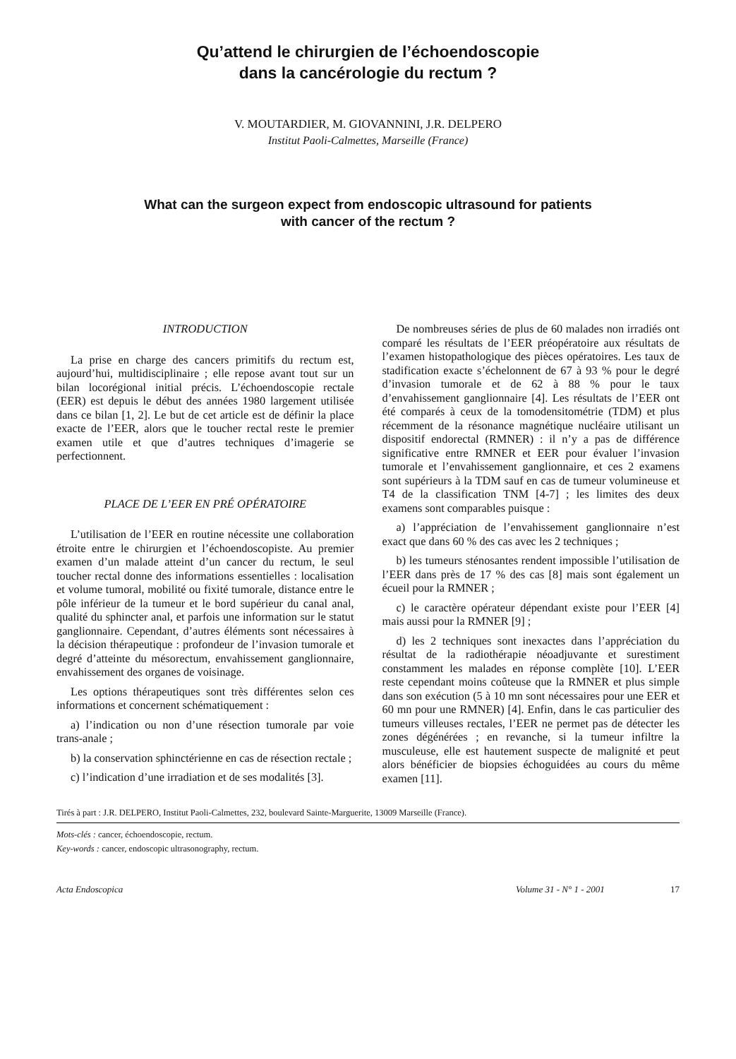Qu’attend le chirurgien de l’échoendoscopie
dans la cancérologie du rectum ?
V. MOUTARDIER, M. GIOVANNINI, J.R. DELPERO
Institut Paoli-Calmettes, Marseille (France)
What can the surgeon expect from endoscopic ultrasound for patients
with cancer of the rectum ?
INTRODUCTION
La prise en charge des cancers primitifs du rectum est, aujourd’hui, multidisciplinaire ; elle repose avant tout sur un bilan locorégional initial précis. L’échoendoscopie rectale (EER) est depuis le début des années 1980 largement utilisée dans ce bilan [1, 2]. Le but de cet article est de définir la place exacte de l’EER, alors que le toucher rectal reste le premier examen utile et que d’autres techniques d’imagerie se perfectionnent.
PLACE DE L’EER EN PRÉ OPÉRATOIRE
L’utilisation de l’EER en routine nécessite une collaboration étroite entre le chirurgien et l’échoendoscopiste. Au premier examen d’un malade atteint d’un cancer du rectum, le seul toucher rectal donne des informations essentielles : localisation et volume tumoral, mobilité ou fixité tumorale, distance entre le pôle inférieur de la tumeur et le bord supérieur du canal anal, qualité du sphincter anal, et parfois une information sur le statut ganglionnaire. Cependant, d’autres éléments sont nécessaires à la décision thérapeutique : profondeur de l’invasion tumorale et degré d’atteinte du mésorectum, envahissement ganglionnaire, envahissement des organes de voisinage.
Les options thérapeutiques sont très différentes selon ces informations et concernent schématiquement :
a) l’indication ou non d’une résection tumorale par voie trans-anale ;
b) la conservation sphinctérienne en cas de résection rectale ;
c) l’indication d’une irradiation et de ses modalités [3].
De nombreuses séries de plus de 60 malades non irradiés ont comparé les résultats de l’EER préopératoire aux résultats de l’examen histopathologique des pièces opératoires. Les taux de stadification exacte s’échelonnent de 67 à 93 % pour le degré d’invasion tumorale et de 62 à 88 % pour le taux d’envahissement ganglionnaire [4]. Les résultats de l’EER ont été comparés à ceux de la tomodensitométrie (TDM) et plus récemment de la résonance magnétique nucléaire utilisant un dispositif endorectal (RMNER) : il n’y a pas de différence significative entre RMNER et EER pour évaluer l’invasion tumorale et l’envahissement ganglionnaire, et ces 2 examens sont supérieurs à la TDM sauf en cas de tumeur volumineuse et T4 de la classification TNM [4-7] ; les limites des deux examens sont comparables puisque :
a) l’appréciation de l’envahissement ganglionnaire n’est exact que dans 60 % des cas avec les 2 techniques ;
b) les tumeurs sténosantes rendent impossible l’utilisation de l’EER dans près de 17 % des cas [8] mais sont également un écueil pour la RMNER ;
c) le caractère opérateur dépendant existe pour l’EER [4] mais aussi pour la RMNER [9] ;
d) les 2 techniques sont inexactes dans l’appréciation du résultat de la radiothérapie néoadjuvante et surestiment constamment les malades en réponse complète [10]. L’EER reste cependant moins coûteuse que la RMNER et plus simple dans son exécution (5 à 10 mn sont nécessaires pour une EER et 60 mn pour une RMNER) [4]. Enfin, dans le cas particulier des tumeurs villeuses rectales, l’EER ne permet pas de détecter les zones dégénérées ; en revanche, si la tumeur infiltre la musculeuse, elle est hautement suspecte de malignité et peut alors bénéficier de biopsies échoguidées au cours du même examen [11].
Tirés à part : J.R. DELPERO, Institut Paoli-Calmettes, 232, boulevard Sainte-Marguerite, 13009 Marseille (France).
Mots-clés : cancer, échoendoscopie, rectum.
Key-words : cancer, endoscopic ultrasonography, rectum.
Acta Endoscopica Volume 31 - N° 1 - 2001 17